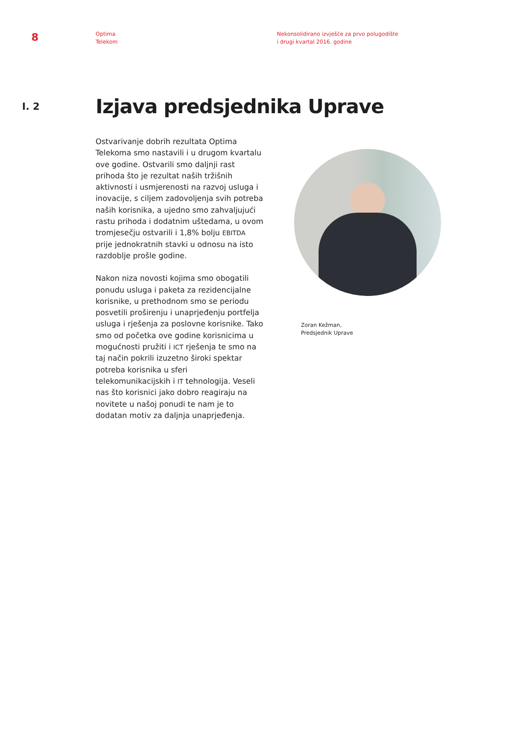8
Optima
Telekom
Nekonsolidirano izvješće za prvo polugodište
i drugi kvartal 2016. godine
I. 2
Izjava predsjednika Uprave
Ostvarivanje dobrih rezultata Optima Telekoma smo nastavili i u drugom kvartalu ove godine. Ostvarili smo daljnji rast prihoda što je rezultat naših tržišnih aktivnosti i usmjerenosti na razvoj usluga i inovacije, s ciljem zadovoljenja svih potreba naših korisnika, a ujedno smo zahvaljujući rastu prihoda i dodatnim uštedama, u ovom tromjesečju ostvarili i 1,8% bolju EBITDA prije jednokratnih stavki u odnosu na isto razdoblje prošle godine.
Nakon niza novosti kojima smo obogatili ponudu usluga i paketa za rezidencijalne korisnike, u prethodnom smo se periodu posvetili proširenju i unaprjeđenju portfelja usluga i rješenja za poslovne korisnike. Tako smo od početka ove godine korisnicima u mogućnosti pružiti i ICT rješenja te smo na taj način pokrili izuzetno široki spektar potreba korisnika u sferi telekomunikacijskih i IT tehnologija. Veseli nas što korisnici jako dobro reagiraju na novitete u našoj ponudi te nam je to dodatan motiv za daljnja unaprjeđenja.
Zoran Kežman,
Predsjednik Uprave